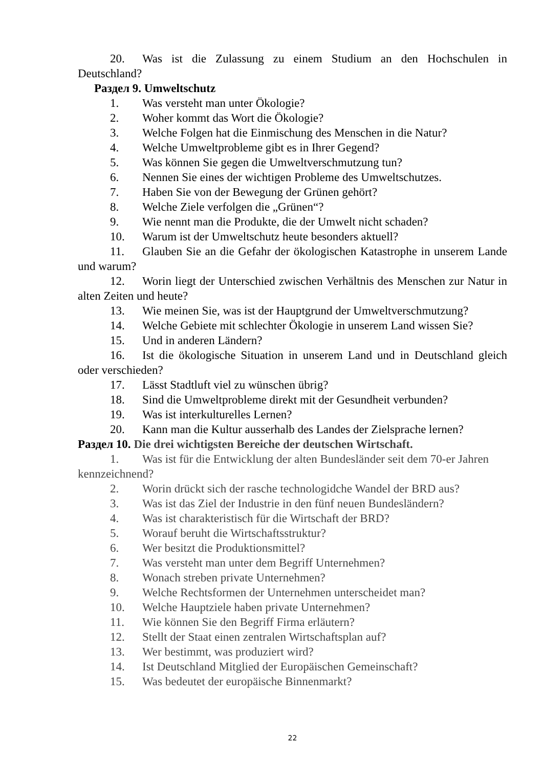20. Was ist die Zulassung zu einem Studium an den Hochschulen in Deutschland?
Раздел 9. Umweltschutz
1. Was versteht man unter Ökologie?
2. Woher kommt das Wort die Ökologie?
3. Welche Folgen hat die Einmischung des Menschen in die Natur?
4. Welche Umweltprobleme gibt es in Ihrer Gegend?
5. Was können Sie gegen die Umweltverschmutzung tun?
6. Nennen Sie eines der wichtigen Probleme des Umweltschutzes.
7. Haben Sie von der Bewegung der Grünen gehört?
8. Welche Ziele verfolgen die „Grünen“?
9. Wie nennt man die Produkte, die der Umwelt nicht schaden?
10. Warum ist der Umweltschutz heute besonders aktuell?
11. Glauben Sie an die Gefahr der ökologischen Katastrophe in unserem Lande und warum?
12. Worin liegt der Unterschied zwischen Verhältnis des Menschen zur Natur in alten Zeiten und heute?
13. Wie meinen Sie, was ist der Hauptgrund der Umweltverschmutzung?
14. Welche Gebiete mit schlechter Ökologie in unserem Land wissen Sie?
15. Und in anderen Ländern?
16. Ist die ökologische Situation in unserem Land und in Deutschland gleich oder verschieden?
17. Lässt Stadtluft viel zu wünschen übrig?
18. Sind die Umweltprobleme direkt mit der Gesundheit verbunden?
19. Was ist interkulturelles Lernen?
20. Kann man die Kultur ausserhalb des Landes der Zielsprache lernen?
Раздел 10. Die drei wichtigsten Bereiche der deutschen Wirtschaft.
1. Was ist für die Entwicklung der alten Bundesländer seit dem 70-er Jahren kennzeichnend?
2. Worin drückt sich der rasche technologidche Wandel der BRD aus?
3. Was ist das Ziel der Industrie in den fünf neuen Bundesländern?
4. Was ist charakteristisch für die Wirtschaft der BRD?
5. Worauf beruht die Wirtschaftsstruktur?
6. Wer besitzt die Produktionsmittel?
7. Was versteht man unter dem Begriff Unternehmen?
8. Wonach streben private Unternehmen?
9. Welche Rechtsformen der Unternehmen unterscheidet man?
10. Welche Hauptziele haben private Unternehmen?
11. Wie können Sie den Begriff Firma erläutern?
12. Stellt der Staat einen zentralen Wirtschaftsplan auf?
13. Wer bestimmt, was produziert wird?
14. Ist Deutschland Mitglied der Europäischen Gemeinschaft?
15. Was bedeutet der europäische Binnenmarkt?
22